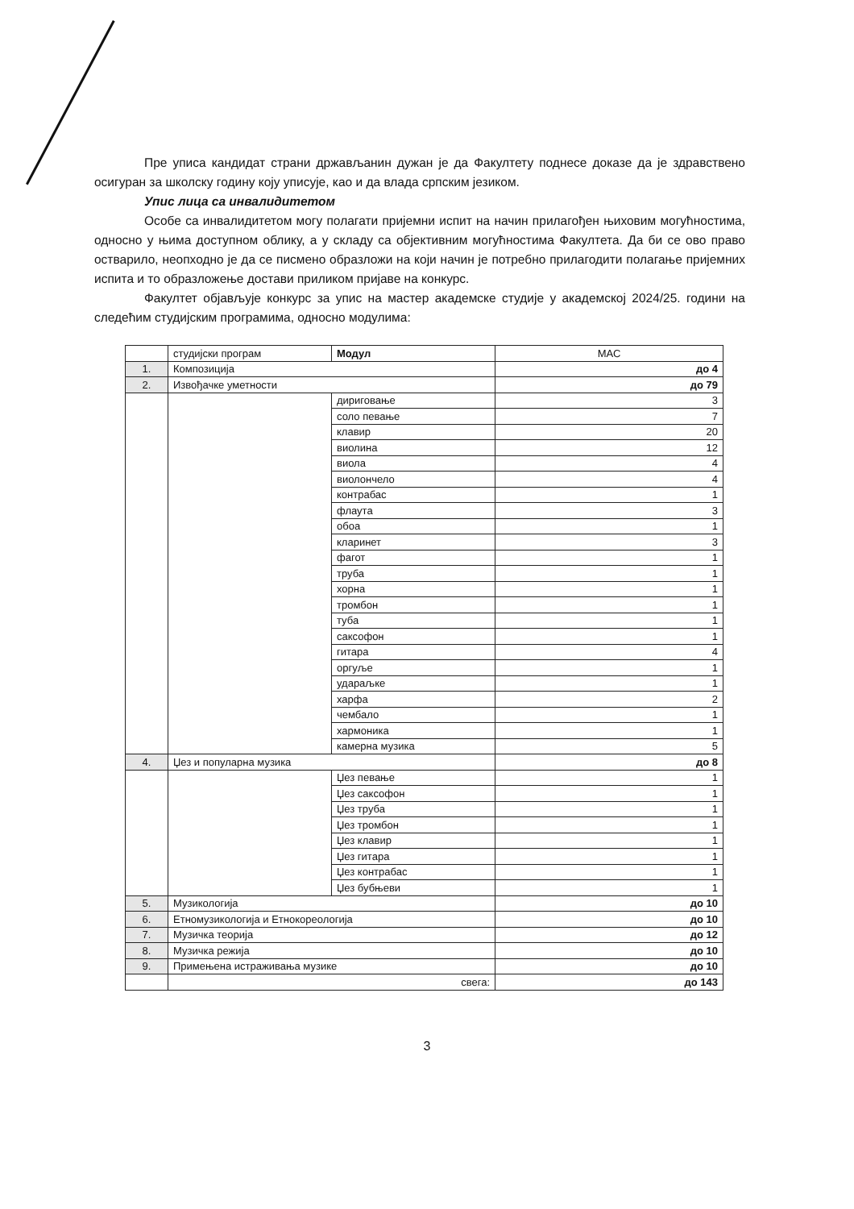Пре уписа кандидат страни држављанин дужан је да Факултету поднесе доказе да је здравствено осигуран за школску годину коју уписује, као и да влада српским језиком.
Упис лица са инвалидитетом
Особе са инвалидитетом могу полагати пријемни испит на начин прилагођен њиховим могућностима, односно у њима доступном облику, а у складу са објективним могућностима Факултета. Да би се ово право остварило, неопходно је да се писмено образложи на који начин је потребно прилагодити полагање пријемних испита и то образложење достави приликом пријаве на конкурс.
Факултет објављује конкурс за упис на мастер академске студије у академској 2024/25. години на следећим студијским програмима, односно модулима:
| | студијски програм | Модул | МАС |
| --- | --- | --- | --- |
| 1. | Композиција | | до 4 |
| 2. | Извођачке уметности | | до 79 |
| | | дириговање | 3 |
| | | соло певање | 7 |
| | | клавир | 20 |
| | | виолина | 12 |
| | | виола | 4 |
| | | виолончело | 4 |
| | | контрабас | 1 |
| | | флаута | 3 |
| | | обоа | 1 |
| | | кларинет | 3 |
| | | фагот | 1 |
| | | труба | 1 |
| | | хорна | 1 |
| | | тромбон | 1 |
| | | туба | 1 |
| | | саксофон | 1 |
| | | гитара | 4 |
| | | оргуље | 1 |
| | | удараљке | 1 |
| | | харфа | 2 |
| | | чембало | 1 |
| | | хармоника | 1 |
| | | камерна музика | 5 |
| 4. | Џез и популарна музика | | до 8 |
| | | Џез певање | 1 |
| | | Џез саксофон | 1 |
| | | Џез труба | 1 |
| | | Џез тромбон | 1 |
| | | Џез клавир | 1 |
| | | Џез гитара | 1 |
| | | Џез контрабас | 1 |
| | | Џез бубњеви | 1 |
| 5. | Музикологија | | до 10 |
| 6. | Етномузикологија и Етнокореологија | | до 10 |
| 7. | Музичка теорија | | до 12 |
| 8. | Музичка режија | | до 10 |
| 9. | Примењена истраживања музике | | до 10 |
| | свега: | | до 143 |
3